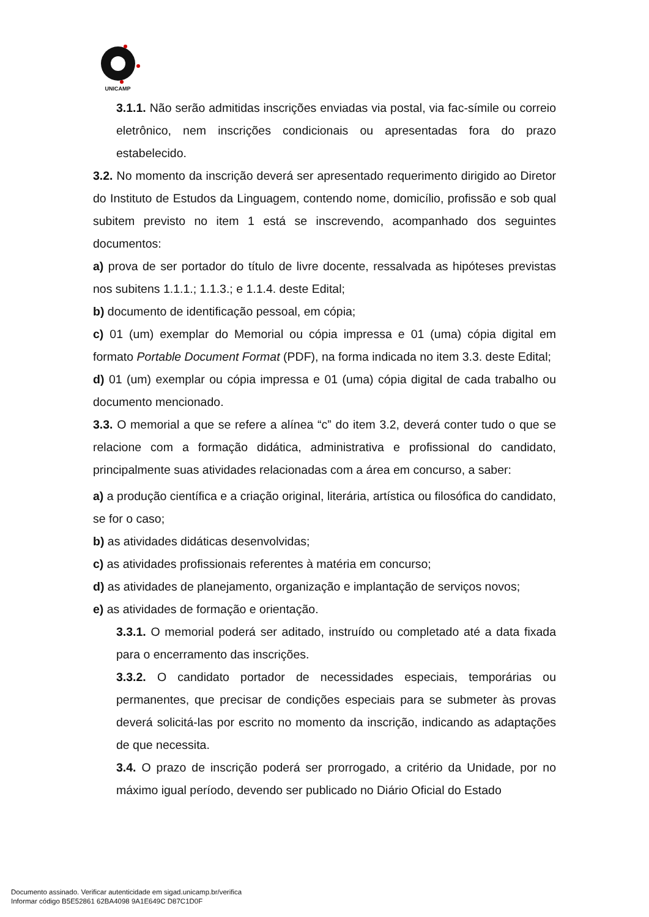UNICAMP
3.1.1. Não serão admitidas inscrições enviadas via postal, via fac-símile ou correio eletrônico, nem inscrições condicionais ou apresentadas fora do prazo estabelecido.
3.2. No momento da inscrição deverá ser apresentado requerimento dirigido ao Diretor do Instituto de Estudos da Linguagem, contendo nome, domicílio, profissão e sob qual subitem previsto no item 1 está se inscrevendo, acompanhado dos seguintes documentos:
a) prova de ser portador do título de livre docente, ressalvada as hipóteses previstas nos subitens 1.1.1.; 1.1.3.; e 1.1.4. deste Edital;
b) documento de identificação pessoal, em cópia;
c) 01 (um) exemplar do Memorial ou cópia impressa e 01 (uma) cópia digital em formato Portable Document Format (PDF), na forma indicada no item 3.3. deste Edital;
d) 01 (um) exemplar ou cópia impressa e 01 (uma) cópia digital de cada trabalho ou documento mencionado.
3.3. O memorial a que se refere a alínea “c” do item 3.2, deverá conter tudo o que se relacione com a formação didática, administrativa e profissional do candidato, principalmente suas atividades relacionadas com a área em concurso, a saber:
a) a produção científica e a criação original, literária, artística ou filosófica do candidato, se for o caso;
b) as atividades didáticas desenvolvidas;
c) as atividades profissionais referentes à matéria em concurso;
d) as atividades de planejamento, organização e implantação de serviços novos;
e) as atividades de formação e orientação.
3.3.1. O memorial poderá ser aditado, instruído ou completado até a data fixada para o encerramento das inscrições.
3.3.2. O candidato portador de necessidades especiais, temporárias ou permanentes, que precisar de condições especiais para se submeter às provas deverá solicitá-las por escrito no momento da inscrição, indicando as adaptações de que necessita.
3.4. O prazo de inscrição poderá ser prorrogado, a critério da Unidade, por no máximo igual período, devendo ser publicado no Diário Oficial do Estado
Documento assinado. Verificar autenticidade em sigad.unicamp.br/verifica
Informar código B5E52861 62BA4098 9A1E649C D87C1D0F